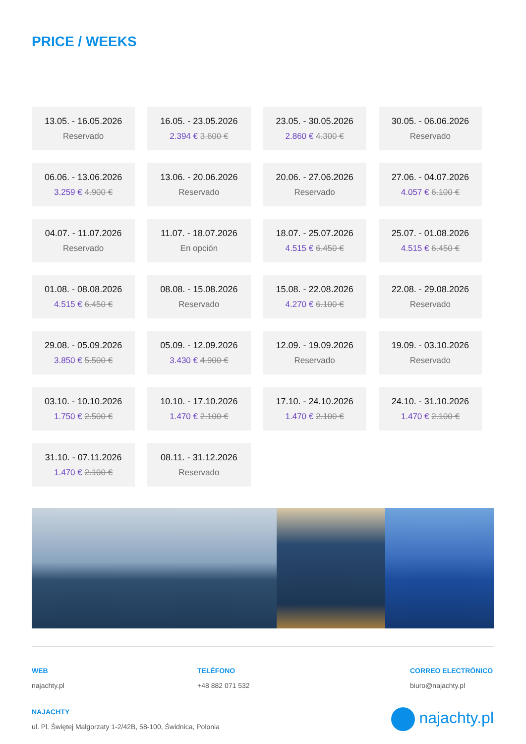PRICE / WEEKS
| 13.05. - 16.05.2026 Reservado | 16.05. - 23.05.2026 2.394 € 3.600 € | 23.05. - 30.05.2026 2.860 € 4.300 € | 30.05. - 06.06.2026 Reservado |
| 06.06. - 13.06.2026 3.259 € 4.900 € | 13.06. - 20.06.2026 Reservado | 20.06. - 27.06.2026 Reservado | 27.06. - 04.07.2026 4.057 € 6.100 € |
| 04.07. - 11.07.2026 Reservado | 11.07. - 18.07.2026 En opción | 18.07. - 25.07.2026 4.515 € 6.450 € | 25.07. - 01.08.2026 4.515 € 6.450 € |
| 01.08. - 08.08.2026 4.515 € 6.450 € | 08.08. - 15.08.2026 Reservado | 15.08. - 22.08.2026 4.270 € 6.100 € | 22.08. - 29.08.2026 Reservado |
| 29.08. - 05.09.2026 3.850 € 5.500 € | 05.09. - 12.09.2026 3.430 € 4.900 € | 12.09. - 19.09.2026 Reservado | 19.09. - 03.10.2026 Reservado |
| 03.10. - 10.10.2026 1.750 € 2.500 € | 10.10. - 17.10.2026 1.470 € 2.100 € | 17.10. - 24.10.2026 1.470 € 2.100 € | 24.10. - 31.10.2026 1.470 € 2.100 € |
| 31.10. - 07.11.2026 1.470 € 2.100 € | 08.11. - 31.12.2026 Reservado | | |
WEB
najachty.pl
TELÉFONO
+48 882 071 532
CORREO ELECTRÓNICO
biuro@najachty.pl
NAJACHTY
ul. Pl. Świętej Małgorzaty 1-2/42B, 58-100, Świdnica, Polonia
najachty.pl